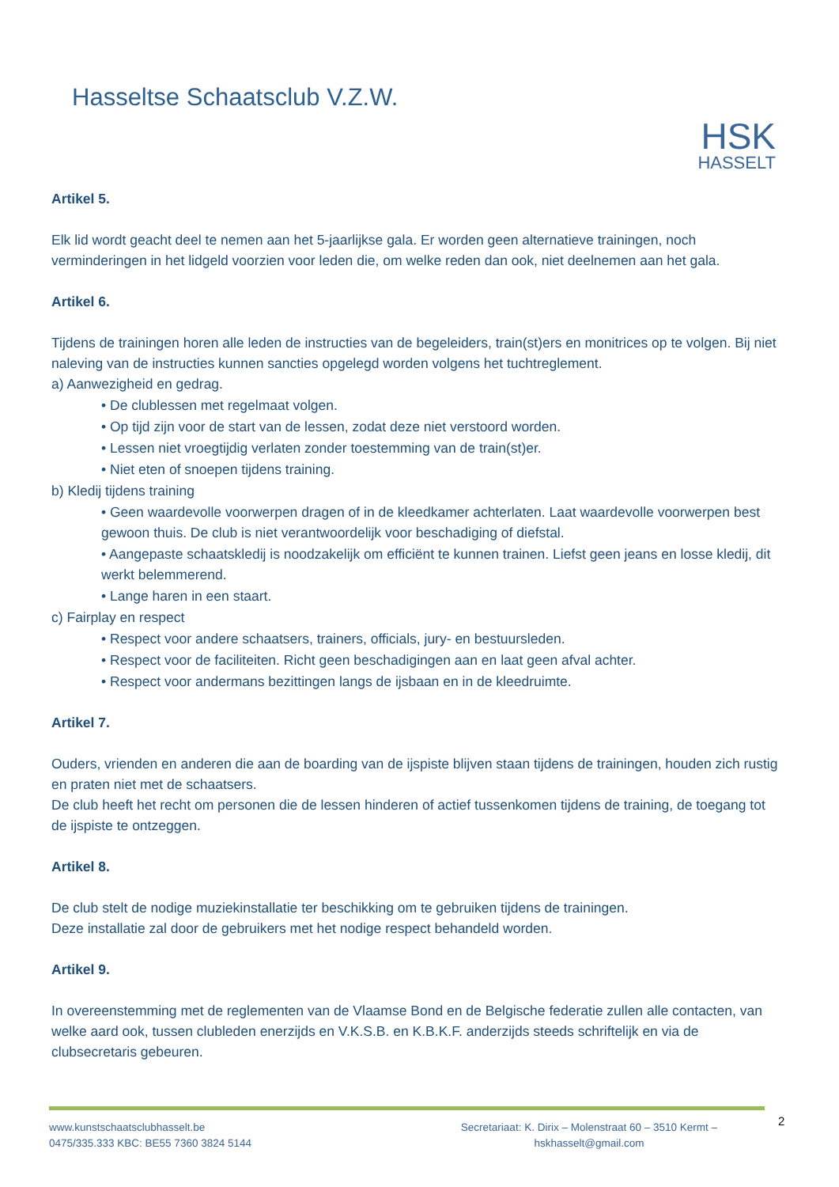Hasseltse Schaatsclub V.Z.W.
HSK
HASSELT
Artikel 5.
Elk lid wordt geacht deel te nemen aan het 5-jaarlijkse gala. Er worden geen alternatieve trainingen, noch verminderingen in het lidgeld voorzien voor leden die, om welke reden dan ook, niet deelnemen aan het gala.
Artikel 6.
Tijdens de trainingen horen alle leden de instructies van de begeleiders, train(st)ers en monitrices op te volgen. Bij niet naleving van de instructies kunnen sancties opgelegd worden volgens het tuchtreglement.
a) Aanwezigheid en gedrag.
• De clublessen met regelmaat volgen.
• Op tijd zijn voor de start van de lessen, zodat deze niet verstoord worden.
• Lessen niet vroegtijdig verlaten zonder toestemming van de train(st)er.
• Niet eten of snoepen tijdens training.
b) Kledij tijdens training
• Geen waardevolle voorwerpen dragen of in de kleedkamer achterlaten. Laat waardevolle voorwerpen best gewoon thuis. De club is niet verantwoordelijk voor beschadiging of diefstal.
• Aangepaste schaatskledij is noodzakelijk om efficiënt te kunnen trainen. Liefst geen jeans en losse kledij, dit werkt belemmerend.
• Lange haren in een staart.
c) Fairplay en respect
• Respect voor andere schaatsers, trainers, officials, jury- en bestuursleden.
• Respect voor de faciliteiten. Richt geen beschadigingen aan en laat geen afval achter.
• Respect voor andermans bezittingen langs de ijsbaan en in de kleedruimte.
Artikel 7.
Ouders, vrienden en anderen die aan de boarding van de ijspiste blijven staan tijdens de trainingen, houden zich rustig en praten niet met de schaatsers.
De club heeft het recht om personen die de lessen hinderen of actief tussenkomen tijdens de training, de toegang tot de ijspiste te ontzeggen.
Artikel 8.
De club stelt de nodige muziekinstallatie ter beschikking om te gebruiken tijdens de trainingen.
Deze installatie zal door de gebruikers met het nodige respect behandeld worden.
Artikel 9.
In overeenstemming met de reglementen van de Vlaamse Bond en de Belgische federatie zullen alle contacten, van welke aard ook, tussen clubleden enerzijds en V.K.S.B. en K.B.K.F. anderzijds steeds schriftelijk en via de clubsecretaris gebeuren.
www.kunstschaatsclubhasselt.be
0475/335.333 KBC: BE55 7360 3824 5144
Secretariaat: K. Dirix – Molenstraat 60 – 3510 Kermt –
hskhasselt@gmail.com
2